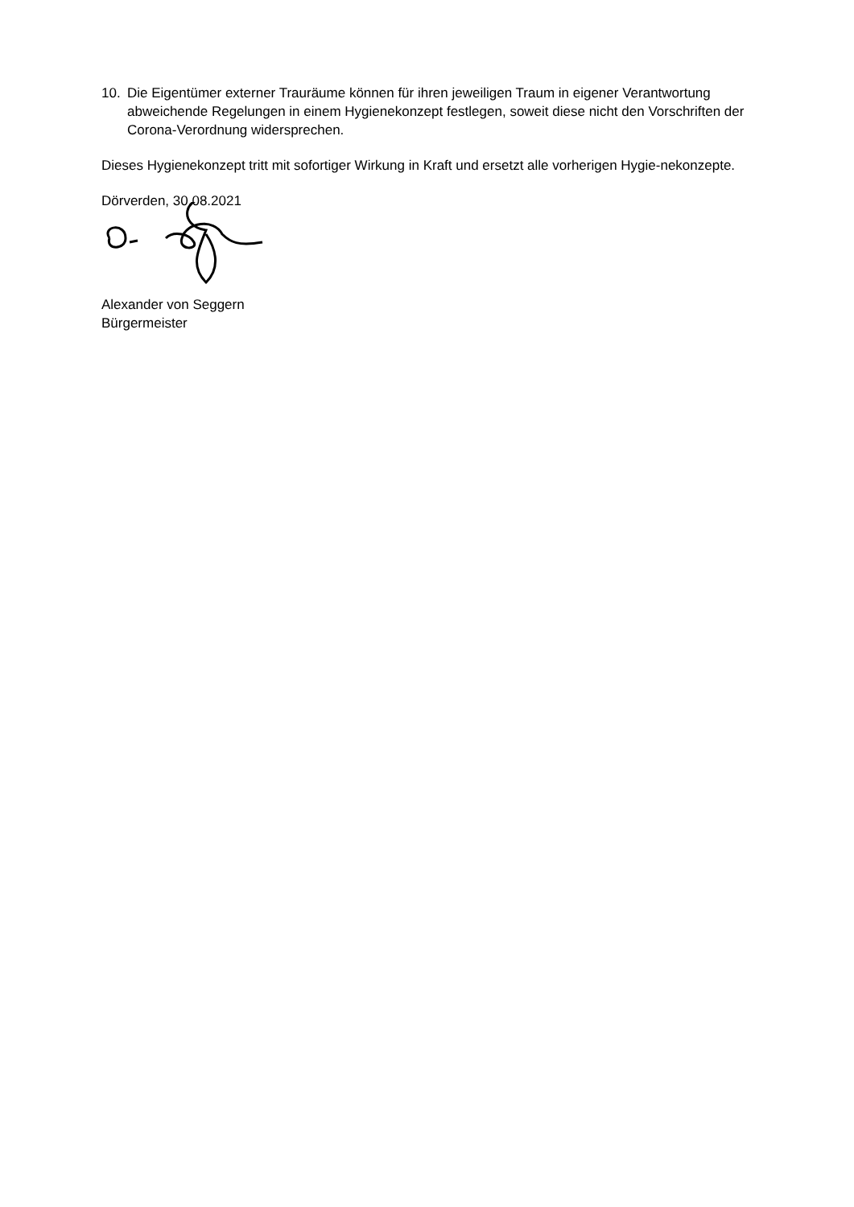10. Die Eigentümer externer Trauräume können für ihren jeweiligen Traum in eigener Verantwortung abweichende Regelungen in einem Hygienekonzept festlegen, soweit diese nicht den Vorschriften der Corona-Verordnung widersprechen.
Dieses Hygienekonzept tritt mit sofortiger Wirkung in Kraft und ersetzt alle vorherigen Hygie-nekonzepte.
Dörverden, 30.08.2021
Alexander von Seggern
Bürgermeister